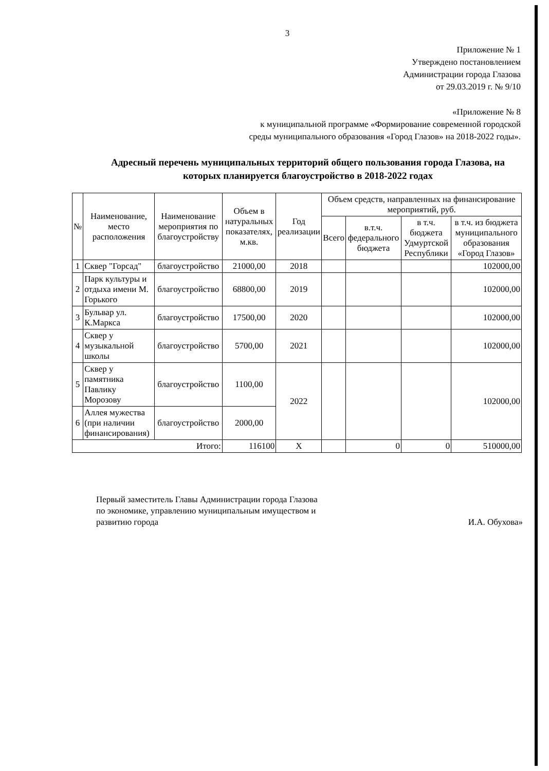3
Приложение № 1
Утверждено постановлением
Администрации города Глазова
от 29.03.2019 г. № 9/10
«Приложение № 8
к муниципальной программе «Формирование современной городской
среды муниципального образования «Город Глазов» на 2018-2022 годы».
Адресный перечень муниципальных территорий общего пользования города Глазова, на которых планируется благоустройство в 2018-2022 годах
| № | Наименование, место расположения | Наименование мероприятия по благоустройству | Объем в натуральных показателях, м.кв. | Год реализации | Объем средств, направленных на финансирование мероприятий, руб. | | | |
| --- | --- | --- | --- | --- | --- | --- | --- | --- |
| | | | | | Всего | в.т.ч. федерального бюджета | в т.ч. бюджета Удмуртской Республики | в т.ч. из бюджета муниципального образования «Город Глазов» |
| 1 | Сквер "Горсад" | благоустройство | 21000,00 | 2018 | | | | 102000,00 |
| 2 | Парк культуры и отдыха имени М. Горького | благоустройство | 68800,00 | 2019 | | | | 102000,00 |
| 3 | Бульвар ул. К.Маркса | благоустройство | 17500,00 | 2020 | | | | 102000,00 |
| 4 | Сквер у музыкальной школы | благоустройство | 5700,00 | 2021 | | | | 102000,00 |
| 5 | Сквер у памятника Павлику Морозову | благоустройство | 1100,00 | 2022 | | | | 102000,00 |
| 6 | Аллея мужества (при наличии финансирования) | благоустройство | 2000,00 | | | | | |
| Итого: | | | 116100 | Х | | 0 | 0 | 510000,00 |
Первый заместитель Главы Администрации города Глазова
по экономике, управлению муниципальным имуществом и
развитию города И.А. Обухова»